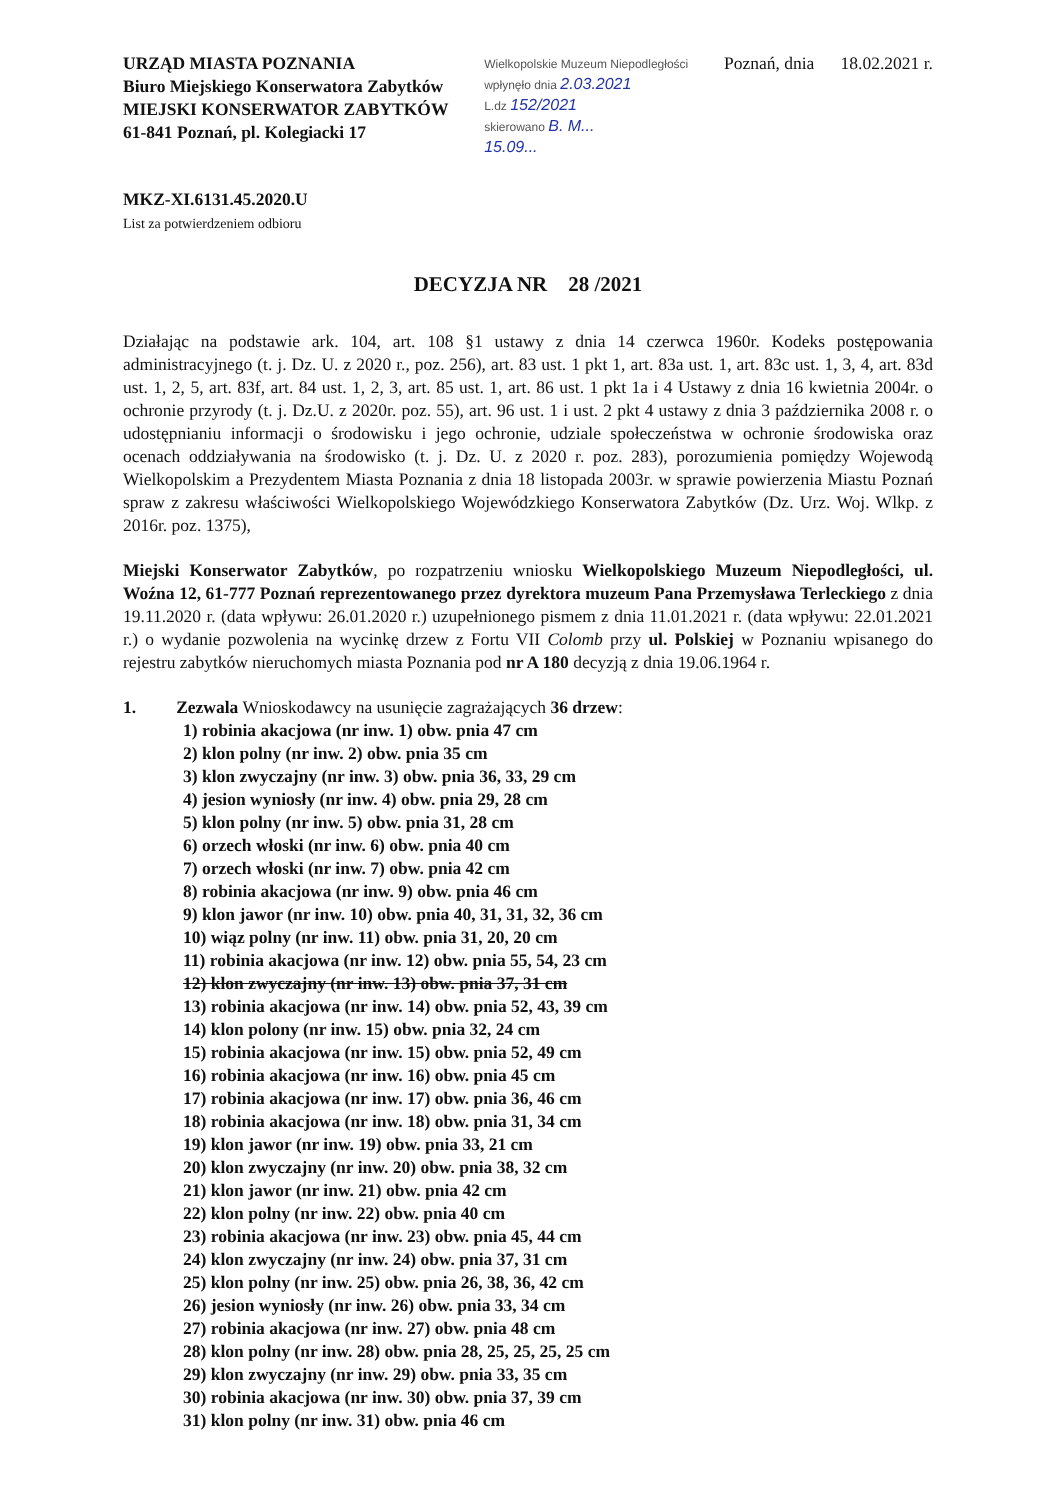URZĄD MIASTA POZNANIA
Biuro Miejskiego Konserwatora Zabytków
MIEJSKI KONSERWATOR ZABYTKÓW
61-841 Poznań, pl. Kolegiacki 17
Wielkopolskie Muzeum Niepodległości
wpłynęło dnia 2.03.2021
L.dz 152/2021
skierowano B. M...
15.09...
Poznań, dnia 18.02.2021 r.
MKZ-XI.6131.45.2020.U
List za potwierdzeniem odbioru
DECYZJA NR 28 /2021
Działając na podstawie ark. 104, art. 108 §1 ustawy z dnia 14 czerwca 1960r. Kodeks postępowania administracyjnego (t. j. Dz. U. z 2020 r., poz. 256), art. 83 ust. 1 pkt 1, art. 83a ust. 1, art. 83c ust. 1, 3, 4, art. 83d ust. 1, 2, 5, art. 83f, art. 84 ust. 1, 2, 3, art. 85 ust. 1, art. 86 ust. 1 pkt 1a i 4 Ustawy z dnia 16 kwietnia 2004r. o ochronie przyrody (t. j. Dz.U. z 2020r. poz. 55), art. 96 ust. 1 i ust. 2 pkt 4 ustawy z dnia 3 października 2008 r. o udostępnianiu informacji o środowisku i jego ochronie, udziale społeczeństwa w ochronie środowiska oraz ocenach oddziaływania na środowisko (t. j. Dz. U. z 2020 r. poz. 283), porozumienia pomiędzy Wojewodą Wielkopolskim a Prezydentem Miasta Poznania z dnia 18 listopada 2003r. w sprawie powierzenia Miastu Poznań spraw z zakresu właściwości Wielkopolskiego Wojewódzkiego Konserwatora Zabytków (Dz. Urz. Woj. Wlkp. z 2016r. poz. 1375),
Miejski Konserwator Zabytków, po rozpatrzeniu wniosku Wielkopolskiego Muzeum Niepodległości, ul. Woźna 12, 61-777 Poznań reprezentowanego przez dyrektora muzeum Pana Przemysława Terleckiego z dnia 19.11.2020 r. (data wpływu: 26.01.2020 r.) uzupełnionego pismem z dnia 11.01.2021 r. (data wpływu: 22.01.2021 r.) o wydanie pozwolenia na wycinkę drzew z Fortu VII Colomb przy ul. Polskiej w Poznaniu wpisanego do rejestru zabytków nieruchomych miasta Poznania pod nr A 180 decyzją z dnia 19.06.1964 r.
1. Zezwala Wnioskodawcy na usunięcie zagrażających 36 drzew:
1) robinia akacjowa (nr inw. 1) obw. pnia 47 cm
2) klon polny (nr inw. 2) obw. pnia 35 cm
3) klon zwyczajny (nr inw. 3) obw. pnia 36, 33, 29 cm
4) jesion wyniosły (nr inw. 4) obw. pnia 29, 28 cm
5) klon polny (nr inw. 5) obw. pnia 31, 28 cm
6) orzech włoski (nr inw. 6) obw. pnia 40 cm
7) orzech włoski (nr inw. 7) obw. pnia 42 cm
8) robinia akacjowa (nr inw. 9) obw. pnia 46 cm
9) klon jawor (nr inw. 10) obw. pnia 40, 31, 31, 32, 36 cm
10) wiąz polny (nr inw. 11) obw. pnia 31, 20, 20 cm
11) robinia akacjowa (nr inw. 12) obw. pnia 55, 54, 23 cm
12) klon zwyczajny (nr inw. 13) obw. pnia 37, 31 cm
13) robinia akacjowa (nr inw. 14) obw. pnia 52, 43, 39 cm
14) klon polony (nr inw. 15) obw. pnia 32, 24 cm
15) robinia akacjowa (nr inw. 15) obw. pnia 52, 49 cm
16) robinia akacjowa (nr inw. 16) obw. pnia 45 cm
17) robinia akacjowa (nr inw. 17) obw. pnia 36, 46 cm
18) robinia akacjowa (nr inw. 18) obw. pnia 31, 34 cm
19) klon jawor (nr inw. 19) obw. pnia 33, 21 cm
20) klon zwyczajny (nr inw. 20) obw. pnia 38, 32 cm
21) klon jawor (nr inw. 21) obw. pnia 42 cm
22) klon polny (nr inw. 22) obw. pnia 40 cm
23) robinia akacjowa (nr inw. 23) obw. pnia 45, 44 cm
24) klon zwyczajny (nr inw. 24) obw. pnia 37, 31 cm
25) klon polny (nr inw. 25) obw. pnia 26, 38, 36, 42 cm
26) jesion wyniosły (nr inw. 26) obw. pnia 33, 34 cm
27) robinia akacjowa (nr inw. 27) obw. pnia 48 cm
28) klon polny (nr inw. 28) obw. pnia 28, 25, 25, 25, 25 cm
29) klon zwyczajny (nr inw. 29) obw. pnia 33, 35 cm
30) robinia akacjowa (nr inw. 30) obw. pnia 37, 39 cm
31) klon polny (nr inw. 31) obw. pnia 46 cm